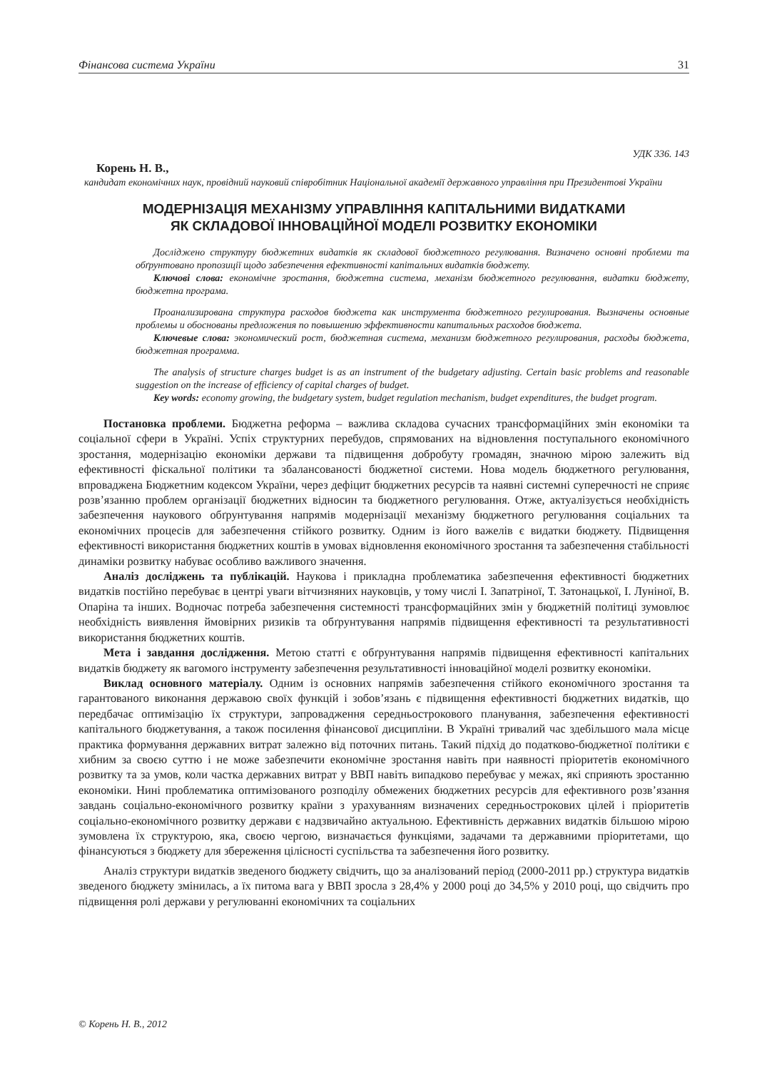Фінансова система України 31
УДК 336. 143
Корень Н. В.,
кандидат економічних наук, провідний науковий співробітник Національної академії державного управління при Президентові України
МОДЕРНІЗАЦІЯ МЕХАНІЗМУ УПРАВЛІННЯ КАПІТАЛЬНИМИ ВИДАТКАМИ
ЯК СКЛАДОВОЇ ІННОВАЦІЙНОЇ МОДЕЛІ РОЗВИТКУ ЕКОНОМІКИ
Досліджено структуру бюджетних видатків як складової бюджетного регулювання. Визначено основні проблеми та обґрунтовано пропозиції щодо забезпечення ефективності капітальних видатків бюджету.
Ключові слова: економічне зростання, бюджетна система, механізм бюджетного регулювання, видатки бюджету, бюджетна програма.
Проанализирована структура расходов бюджета как инструмента бюджетного регулирования. Вызначены основные проблемы и обоснованы предложения по повышению эффективности капитальных расходов бюджета.
Ключевые слова: экономический рост, бюджетная система, механизм бюджетного регулирования, расходы бюджета, бюджетная программа.
The analysis of structure charges budget is as an instrument of the budgetary adjusting. Certain basic problems and reasonable suggestion on the increase of efficiency of capital charges of budget.
Key words: economy growing, the budgetary system, budget regulation mechanism, budget expenditures, the budget program.
Постановка проблеми. Бюджетна реформа – важлива складова сучасних трансформаційних змін економіки та соціальної сфери в Україні. Успіх структурних перебудов, спрямованих на відновлення поступального економічного зростання, модернізацію економіки держави та підвищення добробуту громадян, значною мірою залежить від ефективності фіскальної політики та збалансованості бюджетної системи. Нова модель бюджетного регулювання, впроваджена Бюджетним кодексом України, через дефіцит бюджетних ресурсів та наявні системні суперечності не сприяє розв’язанню проблем організації бюджетних відносин та бюджетного регулювання. Отже, актуалізується необхідність забезпечення наукового обґрунтування напрямів модернізації механізму бюджетного регулювання соціальних та економічних процесів для забезпечення стійкого розвитку. Одним із його важелів є видатки бюджету. Підвищення ефективності використання бюджетних коштів в умовах відновлення економічного зростання та забезпечення стабільності динаміки розвитку набуває особливо важливого значення.
Аналіз досліджень та публікацій. Наукова і прикладна проблематика забезпечення ефективності бюджетних видатків постійно перебуває в центрі уваги вітчизняних науковців, у тому числі І. Запатріної, Т. Затонацької, І. Луніної, В. Опаріна та інших. Водночас потреба забезпечення системності трансформаційних змін у бюджетній політиці зумовлює необхідність виявлення ймовірних ризиків та обґрунтування напрямів підвищення ефективності та результативності використання бюджетних коштів.
Мета і завдання дослідження. Метою статті є обґрунтування напрямів підвищення ефективності капітальних видатків бюджету як вагомого інструменту забезпечення результативності інноваційної моделі розвитку економіки.
Виклад основного матеріалу. Одним із основних напрямів забезпечення стійкого економічного зростання та гарантованого виконання державою своїх функцій і зобов’язань є підвищення ефективності бюджетних видатків, що передбачає оптимізацію їх структури, запровадження середньострокового планування, забезпечення ефективності капітального бюджетування, а також посилення фінансової дисципліни. В Україні тривалий час здебільшого мала місце практика формування державних витрат залежно від поточних питань. Такий підхід до податково-бюджетної політики є хибним за своєю суттю і не може забезпечити економічне зростання навіть при наявності пріоритетів економічного розвитку та за умов, коли частка державних витрат у ВВП навіть випадково перебуває у межах, які сприяють зростанню економіки. Нині проблематика оптимізованого розподілу обмежених бюджетних ресурсів для ефективного розв’язання завдань соціально-економічного розвитку країни з урахуванням визначених середньострокових цілей і пріоритетів соціально-економічного розвитку держави є надзвичайно актуальною. Ефективність державних видатків більшою мірою зумовлена їх структурою, яка, своєю чергою, визначається функціями, задачами та державними пріоритетами, що фінансуються з бюджету для збереження цілісності суспільства та забезпечення його розвитку.
Аналіз структури видатків зведеного бюджету свідчить, що за аналізований період (2000-2011 рр.) структура видатків зведеного бюджету змінилась, а їх питома вага у ВВП зросла з 28,4% у 2000 році до 34,5% у 2010 році, що свідчить про підвищення ролі держави у регулюванні економічних та соціальних
© Корень Н. В., 2012